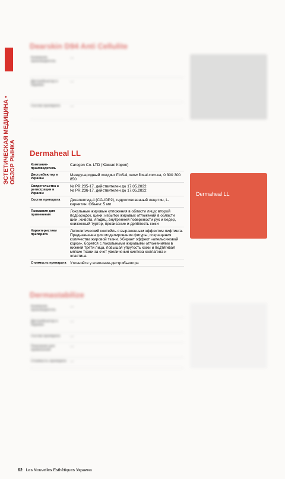ЭСТЕТИЧЕСКАЯ МЕДИЦИНА • ОБЗОР РЫНКА
Dearskin D94 Anti Cellulite
| Компания-производитель | — |
| Дистрибьютор в Украине | — |
| Состав препарата | — |
Dermaheal LL
| Компания-производитель | Caregen Co. LTD (Южная Корея) |
| Дистрибьютор в Украине | Международный холдинг FloSal, www.flosal.com.ua, 0 800 300 850 |
| Свидетельство о регистрации в Украине | № PR.235-17, действителен до 17.05.2022 № PR.236-17, действителен до 17.05.2022 |
| Состав препарата | Декапептид-4 (CG-IDP2), гидролизованный лецитин, L-карнитин. Объем: 5 мл |
| Показания для применения | Локальные жировые отложения в области лица: второй подбородок, щеки; избыток жировых отложений в области шеи, живота, ягодиц, внутренней поверхности рук и бедер, сниженный тургор, провисание и дряблость кожи |
| Характеристики препарата | Липолитический коктейль с выраженным эффектом лифтинга. Предназначен для моделирования фигуры, сокращения количества жировой ткани. Убирает эффект «апельсиновой корки», борется с локальными жировыми отложениями в нижней трети лица, повышая упругость кожи и подтягивая мягкие ткани за счет увеличения синтеза коллагена и эластина |
| Стоимость препарата | Уточняйте у компании-дистрибьютора |
Dermaheal LL
Dermastabilize
| Компания-производитель | — |
| Дистрибьютор в Украине | — |
| Состав препарата | — |
| Показания для применения | — |
| Стоимость препарата | — |
62 Les Nouvelles Esthétiques Украина